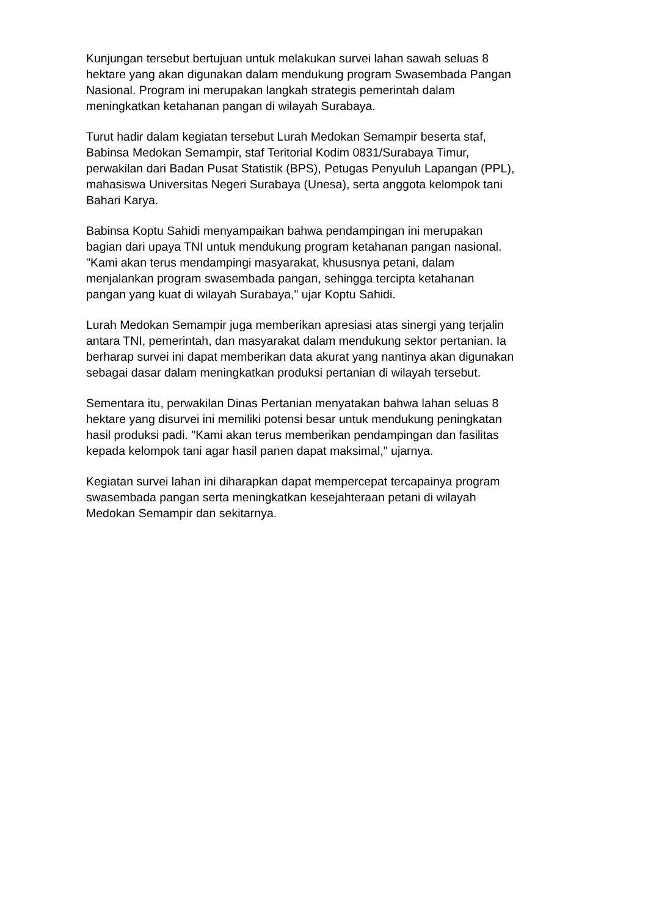Kunjungan tersebut bertujuan untuk melakukan survei lahan sawah seluas 8
hektare yang akan digunakan dalam mendukung program Swasembada Pangan
Nasional. Program ini merupakan langkah strategis pemerintah dalam
meningkatkan ketahanan pangan di wilayah Surabaya.
Turut hadir dalam kegiatan tersebut Lurah Medokan Semampir beserta staf,
Babinsa Medokan Semampir, staf Teritorial Kodim 0831/Surabaya Timur,
perwakilan dari Badan Pusat Statistik (BPS), Petugas Penyuluh Lapangan (PPL),
mahasiswa Universitas Negeri Surabaya (Unesa), serta anggota kelompok tani
Bahari Karya.
Babinsa Koptu Sahidi menyampaikan bahwa pendampingan ini merupakan
bagian dari upaya TNI untuk mendukung program ketahanan pangan nasional.
"Kami akan terus mendampingi masyarakat, khususnya petani, dalam
menjalankan program swasembada pangan, sehingga tercipta ketahanan
pangan yang kuat di wilayah Surabaya," ujar Koptu Sahidi.
Lurah Medokan Semampir juga memberikan apresiasi atas sinergi yang terjalin
antara TNI, pemerintah, dan masyarakat dalam mendukung sektor pertanian. Ia
berharap survei ini dapat memberikan data akurat yang nantinya akan digunakan
sebagai dasar dalam meningkatkan produksi pertanian di wilayah tersebut.
Sementara itu, perwakilan Dinas Pertanian menyatakan bahwa lahan seluas 8
hektare yang disurvei ini memiliki potensi besar untuk mendukung peningkatan
hasil produksi padi. "Kami akan terus memberikan pendampingan dan fasilitas
kepada kelompok tani agar hasil panen dapat maksimal," ujarnya.
Kegiatan survei lahan ini diharapkan dapat mempercepat tercapainya program
swasembada pangan serta meningkatkan kesejahteraan petani di wilayah
Medokan Semampir dan sekitarnya.